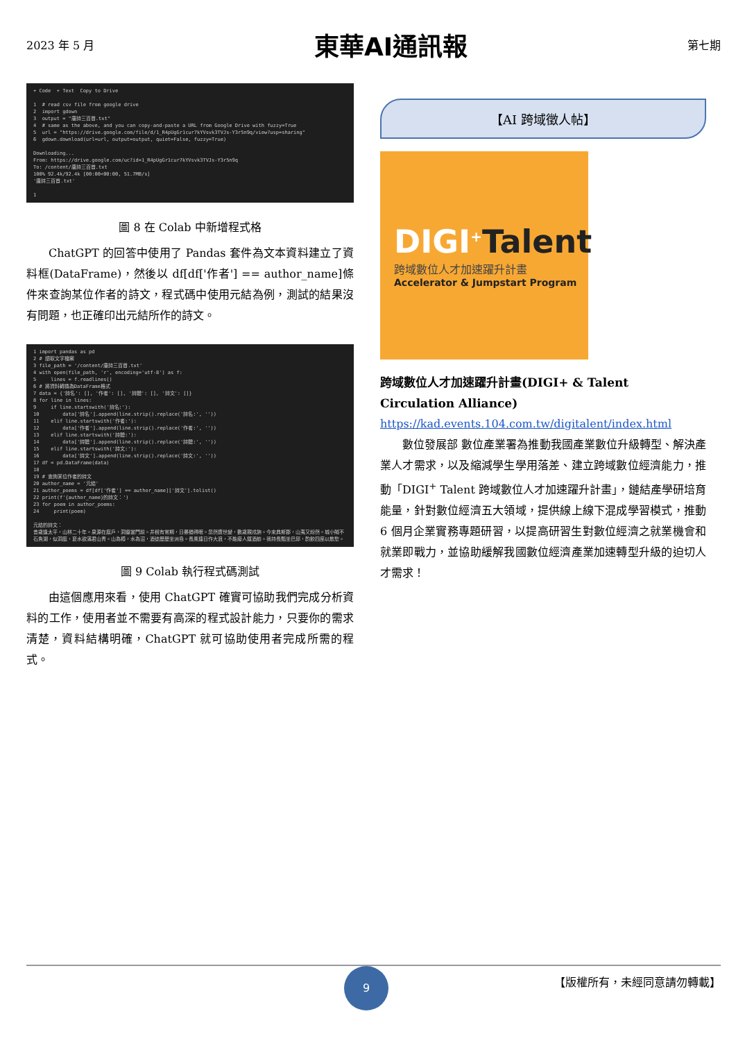2023 年 5 月 東華AI通訊報 第七期
+ Code + Text Copy to Drive 1 # read csv file from google drive 2 import gdown 3 output = "唐詩三百首.txt" 4 # same as the above, and you can copy-and-paste a URL from Google Drive with fuzzy=True 5 url = "https://drive.google.com/file/d/1_R4pUgGr1cur7kYVsvk3TVJs-Y3r5n9q/view?usp=sharing" 6 gdown.download(url=url, output=output, quiet=False, fuzzy=True) Downloading... From: https://drive.google.com/uc?id=1_R4pUgGr1cur7kYVsvk3TVJs-Y3r5n9q To: /content/唐詩三百首.txt 100% 92.4k/92.4k [00:00<00:00, 51.7MB/s] '唐詩三百首.txt' 1
圖 8 在 Colab 中新增程式格
ChatGPT 的回答中使用了 Pandas 套件為文本資料建立了資料框(DataFrame)，然後以 df[df['作者'] == author_name]條件來查詢某位作者的詩文，程式碼中使用元結為例，測試的結果沒有問題，也正確印出元結所作的詩文。
1 import pandas as pd 2 # 讀取文字檔案 3 file_path = '/content/唐詩三百首.txt' 4 with open(file_path, 'r', encoding='utf-8') as f: 5 lines = f.readlines() 6 # 將資料轉換為DataFrame格式 7 data = {'詩名': [], '作者': [], '詩體': [], '詩文': []} 8 for line in lines: 9 if line.startswith('詩名:'): 10 data['詩名'].append(line.strip().replace('詩名:', '')) 11 elif line.startswith('作者:'): 12 data['作者'].append(line.strip().replace('作者:', '')) 13 elif line.startswith('詩體:'): 14 data['詩體'].append(line.strip().replace('詩體:', '')) 15 elif line.startswith('詩文:'): 16 data['詩文'].append(line.strip().replace('詩文:', '')) 17 df = pd.DataFrame(data) 18 19 # 查詢某位作者的詩文 20 author_name = '元結' 21 author_poems = df[df['作者'] == author_name]['詩文'].tolist() 22 print(f'{author_name}的詩文：') 23 for poem in author_poems: 24 print(poem) 元結的詩文： 昔歲逢太平，山林二十年。泉源在庭戶，洞壑當門前。井稅有常期，日晏猶得眠。忽然遭世變，數歲親戎旃。今來典斯郡，山夷又紛然。城小賊不 石魚湖，似洞庭，夏水欲滿君山青。山為樽，水為沼，酒徒歷歷坐洲島。長風連日作大浪，不能廢人運酒舫。我持長瓢坐巴邱，酌飲四座以散愁。
圖 9 Colab 執行程式碼測試
由這個應用來看，使用 ChatGPT 確實可協助我們完成分析資料的工作，使用者並不需要有高深的程式設計能力，只要你的需求清楚，資料結構明確，ChatGPT 就可協助使用者完成所需的程式。
【AI 跨域徵人帖】
DIGI<sup>+</sup>Talent
跨域數位人才加速躍升計畫
Accelerator & Jumpstart Program
跨域數位人才加速躍升計畫(DIGI+ & Talent Circulation Alliance)
https://kad.events.104.com.tw/digitalent/index.html
數位發展部 數位產業署為推動我國產業數位升級轉型、解決產業人才需求，以及縮減學生學用落差、建立跨域數位經濟能力，推動「DIGI<sup>+</sup> Talent 跨域數位人才加速躍升計畫」，鏈結產學研培育能量，針對數位經濟五大領域，提供線上線下混成學習模式，推動 6 個月企業實務專題研習，以提高研習生對數位經濟之就業機會和就業即戰力，並協助緩解我國數位經濟產業加速轉型升級的迫切人才需求！
9
【版權所有，未經同意請勿轉載】